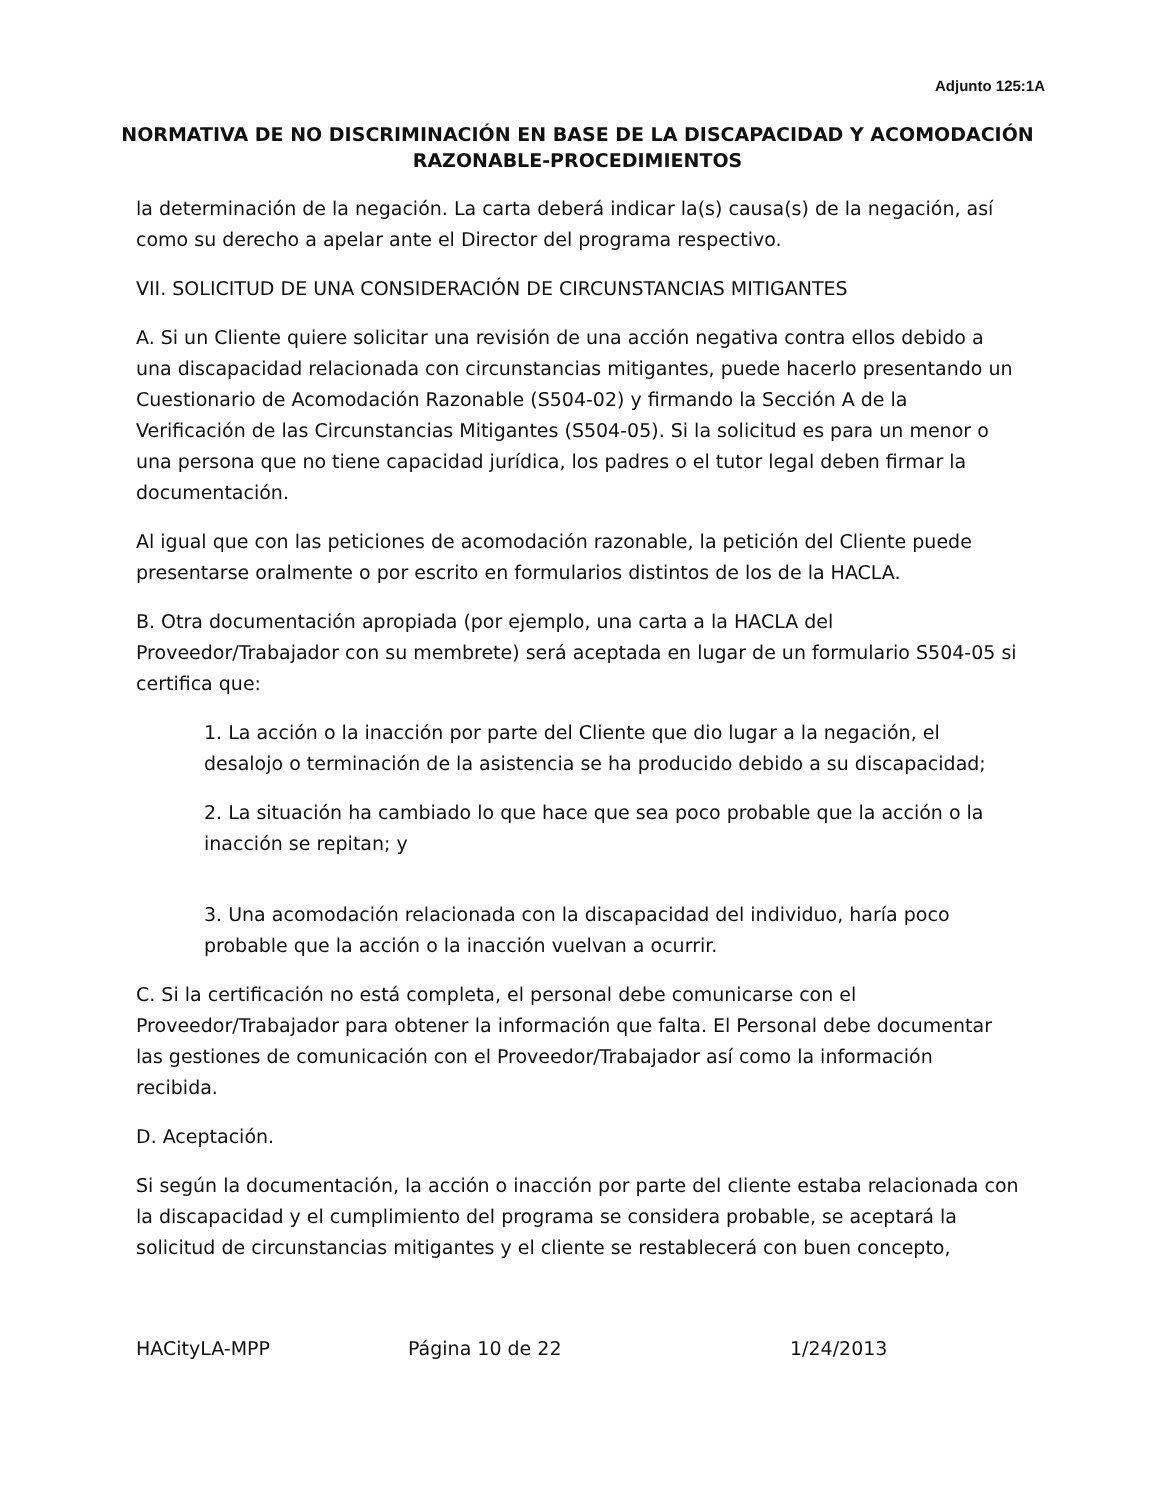Adjunto 125:1A
NORMATIVA DE NO DISCRIMINACIÓN EN BASE DE LA DISCAPACIDAD Y ACOMODACIÓN RAZONABLE-PROCEDIMIENTOS
la determinación de la negación. La carta deberá indicar la(s) causa(s) de la negación, así como su derecho a apelar ante el Director del programa respectivo.
VII. SOLICITUD DE UNA CONSIDERACIÓN DE CIRCUNSTANCIAS MITIGANTES
A. Si un Cliente quiere solicitar una revisión de una acción negativa contra ellos debido a una discapacidad relacionada con circunstancias mitigantes, puede hacerlo presentando un Cuestionario de Acomodación Razonable (S504-02) y firmando la Sección A de la Verificación de las Circunstancias Mitigantes (S504-05). Si la solicitud es para un menor o una persona que no tiene capacidad jurídica, los padres o el tutor legal deben firmar la documentación.
Al igual que con las peticiones de acomodación razonable, la petición del Cliente puede presentarse oralmente o por escrito en formularios distintos de los de la HACLA.
B. Otra documentación apropiada (por ejemplo, una carta a la HACLA del Proveedor/Trabajador con su membrete) será aceptada en lugar de un formulario S504-05 si certifica que:
1. La acción o la inacción por parte del Cliente que dio lugar a la negación, el desalojo o terminación de la asistencia se ha producido debido a su discapacidad;
2. La situación ha cambiado lo que hace que sea poco probable que la acción o la inacción se repitan; y
3. Una acomodación relacionada con la discapacidad del individuo, haría poco probable que la acción o la inacción vuelvan a ocurrir.
C. Si la certificación no está completa, el personal debe comunicarse con el Proveedor/Trabajador para obtener la información que falta. El Personal debe documentar las gestiones de comunicación con el Proveedor/Trabajador así como la información recibida.
D. Aceptación.
Si según la documentación, la acción o inacción por parte del cliente estaba relacionada con la discapacidad y el cumplimiento del programa se considera probable, se aceptará la solicitud de circunstancias mitigantes y el cliente se restablecerá con buen concepto,
HACityLA-MPP Página 10 de 22 1/24/2013